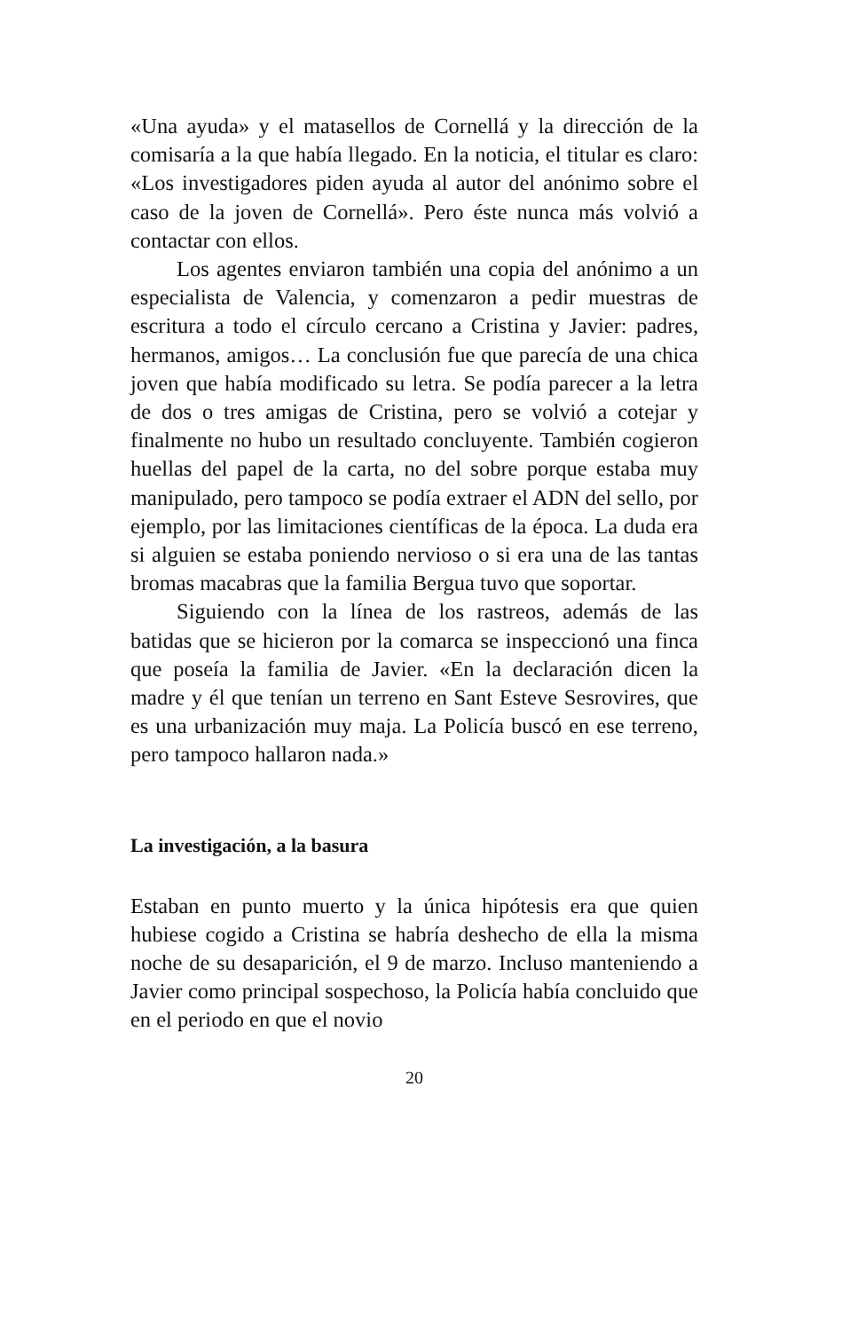«Una ayuda» y el matasellos de Cornellá y la dirección de la comisaría a la que había llegado. En la noticia, el titular es claro: «Los investigadores piden ayuda al autor del anónimo sobre el caso de la joven de Cornellá». Pero éste nunca más volvió a contactar con ellos.
Los agentes enviaron también una copia del anónimo a un especialista de Valencia, y comenzaron a pedir muestras de escritura a todo el círculo cercano a Cristina y Javier: padres, hermanos, amigos… La conclusión fue que parecía de una chica joven que había modificado su letra. Se podía parecer a la letra de dos o tres amigas de Cristina, pero se volvió a cotejar y finalmente no hubo un resultado concluyente. También cogieron huellas del papel de la carta, no del sobre porque estaba muy manipulado, pero tampoco se podía extraer el ADN del sello, por ejemplo, por las limitaciones científicas de la época. La duda era si alguien se estaba poniendo nervioso o si era una de las tantas bromas macabras que la familia Bergua tuvo que soportar.
Siguiendo con la línea de los rastreos, además de las batidas que se hicieron por la comarca se inspeccionó una finca que poseía la familia de Javier. «En la declaración dicen la madre y él que tenían un terreno en Sant Esteve Sesrovires, que es una urbanización muy maja. La Policía buscó en ese terreno, pero tampoco hallaron nada.»
La investigación, a la basura
Estaban en punto muerto y la única hipótesis era que quien hubiese cogido a Cristina se habría deshecho de ella la misma noche de su desaparición, el 9 de marzo. Incluso manteniendo a Javier como principal sospechoso, la Policía había concluido que en el periodo en que el novio
20